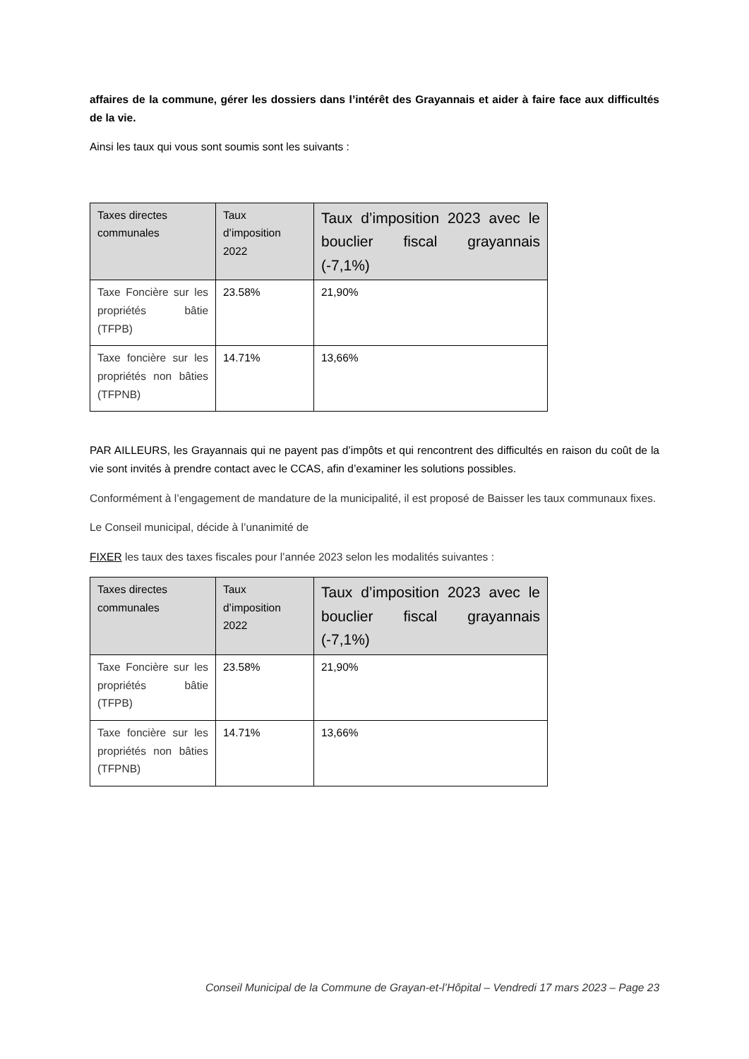affaires de la commune, gérer les dossiers dans l’intérêt des Grayannais et aider à faire face aux difficultés de la vie.
Ainsi les taux qui vous sont soumis sont les suivants :
| Taxes directes communales | Taux d’imposition 2022 | Taux d’imposition 2023 avec le bouclier fiscal grayannais (-7,1%) |
| --- | --- | --- |
| Taxe Foncière sur les propriétés bâtie (TFPB) | 23.58% | 21,90% |
| Taxe foncière sur les propriétés non bâties (TFPNB) | 14.71% | 13,66% |
PAR AILLEURS, les Grayannais qui ne payent pas d’impôts et qui rencontrent des difficultés en raison du coût de la vie sont invités à prendre contact avec le CCAS, afin d’examiner les solutions possibles.
Conformément à l’engagement de mandature de la municipalité, il est proposé de Baisser les taux communaux fixes.
Le Conseil municipal, décide à l’unanimité de
FIXER les taux des taxes fiscales pour l’année 2023 selon les modalités suivantes :
| Taxes directes communales | Taux d’imposition 2022 | Taux d’imposition 2023 avec le bouclier fiscal grayannais (-7,1%) |
| --- | --- | --- |
| Taxe Foncière sur les propriétés bâtie (TFPB) | 23.58% | 21,90% |
| Taxe foncière sur les propriétés non bâties (TFPNB) | 14.71% | 13,66% |
Conseil Municipal de la Commune de Grayan-et-l’Hôpital – Vendredi 17 mars 2023 – Page 23